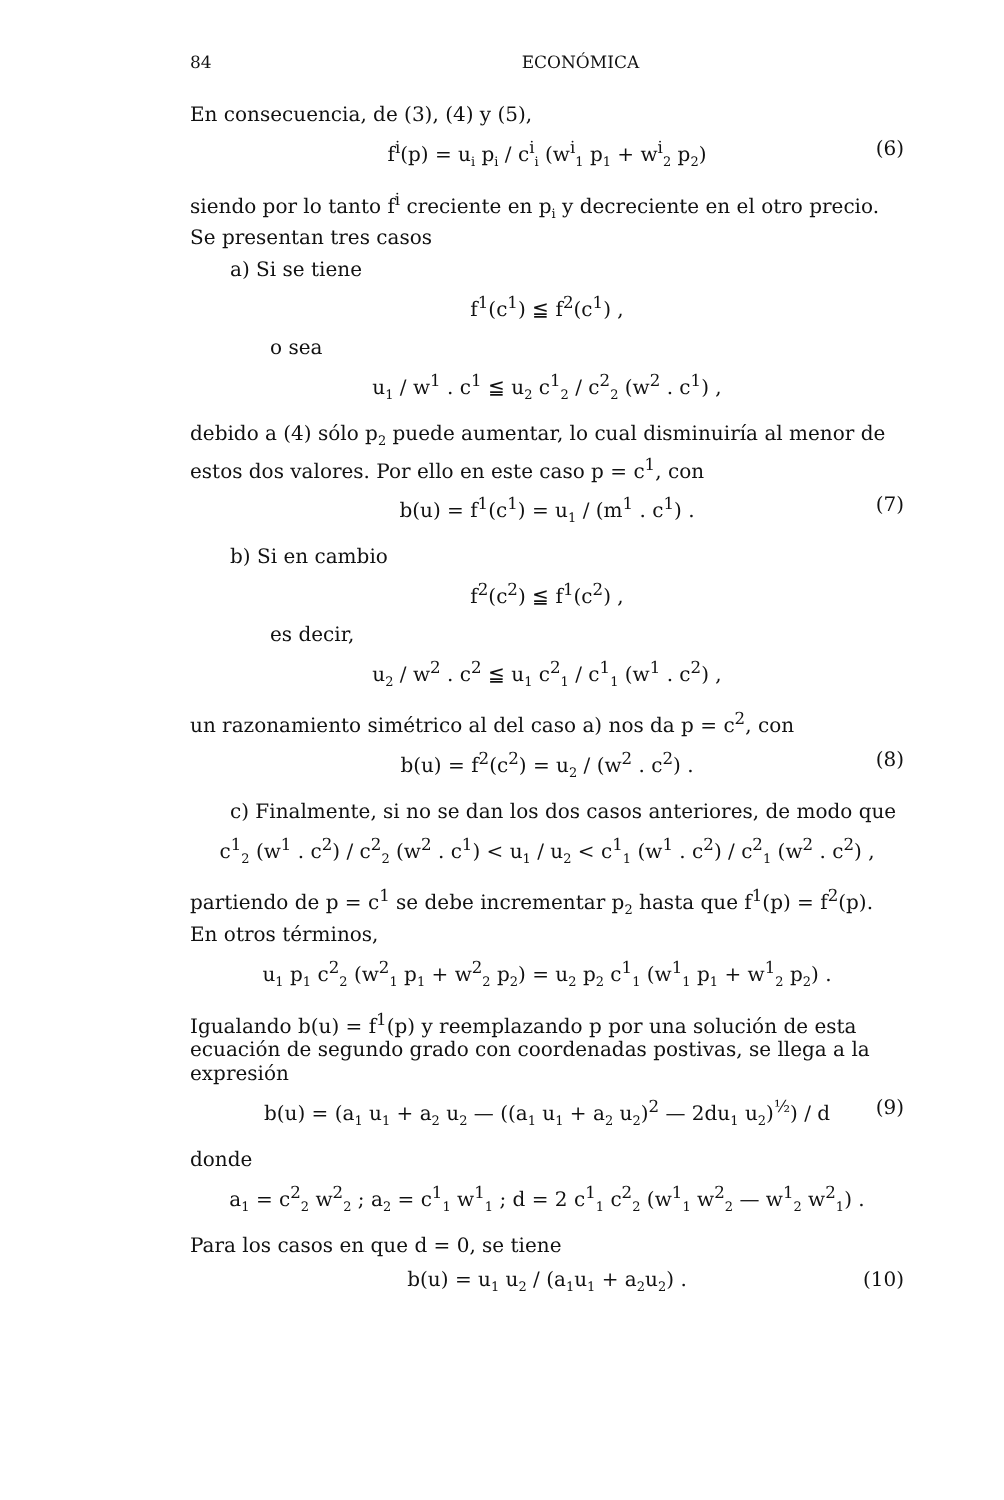84 ECONÓMICA
En consecuencia, de (3), (4) y (5),
f<sup>i</sup>(p) = u<sub>i</sub> p<sub>i</sub> / c<sup>i</sup><sub>i</sub> (w<sup>i</sup><sub>1</sub> p<sub>1</sub> + w<sup>i</sup><sub>2</sub> p<sub>2</sub>) (6)
siendo por lo tanto f<sup>i</sup> creciente en p<sub>i</sub> y decreciente en el otro precio. Se presentan tres casos
a) Si se tiene
f<sup>1</sup>(c<sup>1</sup>) ≦ f<sup>2</sup>(c<sup>1</sup>) ,
o sea
u<sub>1</sub> / w<sup>1</sup> . c<sup>1</sup> ≦ u<sub>2</sub> c<sup>1</sup><sub>2</sub> / c<sup>2</sup><sub>2</sub> (w<sup>2</sup> . c<sup>1</sup>) ,
debido a (4) sólo p<sub>2</sub> puede aumentar, lo cual disminuiría al menor de estos dos valores. Por ello en este caso p = c<sup>1</sup>, con
b(u) = f<sup>1</sup>(c<sup>1</sup>) = u<sub>1</sub> / (m<sup>1</sup> . c<sup>1</sup>) . (7)
b) Si en cambio
f<sup>2</sup>(c<sup>2</sup>) ≦ f<sup>1</sup>(c<sup>2</sup>) ,
es decir,
u<sub>2</sub> / w<sup>2</sup> . c<sup>2</sup> ≦ u<sub>1</sub> c<sup>2</sup><sub>1</sub> / c<sup>1</sup><sub>1</sub> (w<sup>1</sup> . c<sup>2</sup>) ,
un razonamiento simétrico al del caso a) nos da p = c<sup>2</sup>, con
b(u) = f<sup>2</sup>(c<sup>2</sup>) = u<sub>2</sub> / (w<sup>2</sup> . c<sup>2</sup>) . (8)
c) Finalmente, si no se dan los dos casos anteriores, de modo que
c<sup>1</sup><sub>2</sub> (w<sup>1</sup> . c<sup>2</sup>) / c<sup>2</sup><sub>2</sub> (w<sup>2</sup> . c<sup>1</sup>) < u<sub>1</sub> / u<sub>2</sub> < c<sup>1</sup><sub>1</sub> (w<sup>1</sup> . c<sup>2</sup>) / c<sup>2</sup><sub>1</sub> (w<sup>2</sup> . c<sup>2</sup>) ,
partiendo de p = c<sup>1</sup> se debe incrementar p<sub>2</sub> hasta que f<sup>1</sup>(p) = f<sup>2</sup>(p). En otros términos,
u<sub>1</sub> p<sub>1</sub> c<sup>2</sup><sub>2</sub> (w<sup>2</sup><sub>1</sub> p<sub>1</sub> + w<sup>2</sup><sub>2</sub> p<sub>2</sub>) = u<sub>2</sub> p<sub>2</sub> c<sup>1</sup><sub>1</sub> (w<sup>1</sup><sub>1</sub> p<sub>1</sub> + w<sup>1</sup><sub>2</sub> p<sub>2</sub>) .
Igualando b(u) = f<sup>1</sup>(p) y reemplazando p por una solución de esta ecuación de segundo grado con coordenadas postivas, se llega a la expresión
b(u) = (a<sub>1</sub> u<sub>1</sub> + a<sub>2</sub> u<sub>2</sub> — ((a<sub>1</sub> u<sub>1</sub> + a<sub>2</sub> u<sub>2</sub>)<sup>2</sup> — 2du<sub>1</sub> u<sub>2</sub>)<sup>½</sup>) / d (9)
donde
a<sub>1</sub> = c<sup>2</sup><sub>2</sub> w<sup>2</sup><sub>2</sub> ; a<sub>2</sub> = c<sup>1</sup><sub>1</sub> w<sup>1</sup><sub>1</sub> ; d = 2 c<sup>1</sup><sub>1</sub> c<sup>2</sup><sub>2</sub> (w<sup>1</sup><sub>1</sub> w<sup>2</sup><sub>2</sub> — w<sup>1</sup><sub>2</sub> w<sup>2</sup><sub>1</sub>) .
Para los casos en que d = 0, se tiene
b(u) = u<sub>1</sub> u<sub>2</sub> / (a<sub>1</sub>u<sub>1</sub> + a<sub>2</sub>u<sub>2</sub>) . (10)